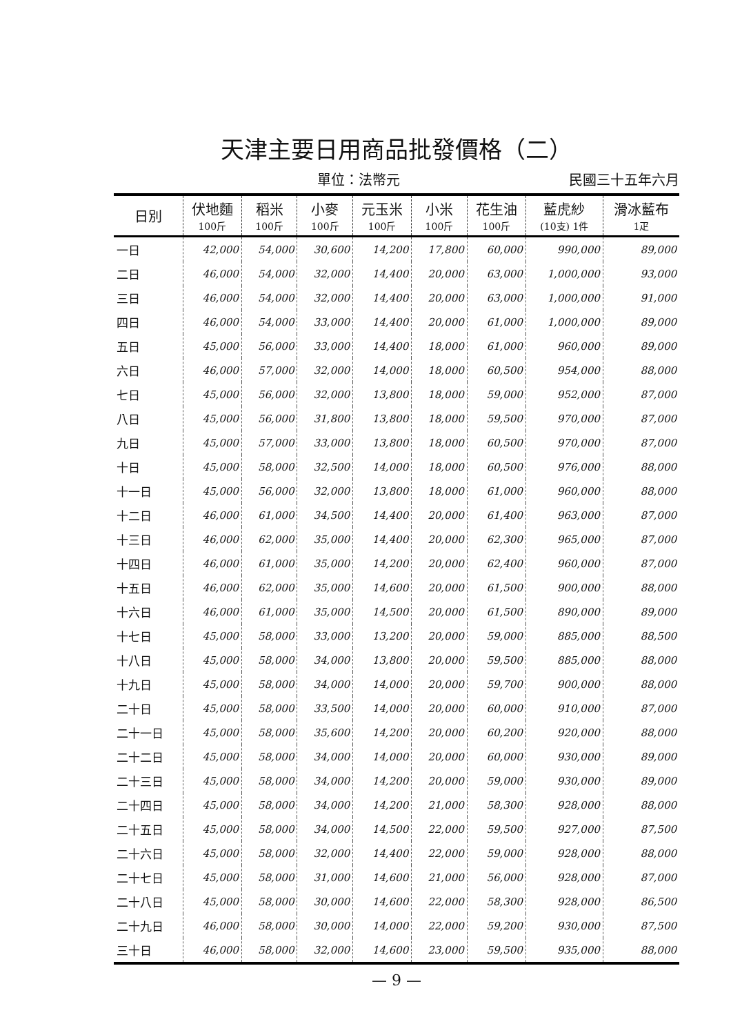天津主要日用商品批發價格（二）
單位：法幣元 民國三十五年六月
| 日別 | 伏地麵 100斤 | 稻米 100斤 | 小麥 100斤 | 元玉米 100斤 | 小米 100斤 | 花生油 100斤 | 藍虎紗 (10支) 1件 | 滑冰藍布 1疋 |
| --- | --- | --- | --- | --- | --- | --- | --- | --- |
| 一日 | 42,000 | 54,000 | 30,600 | 14,200 | 17,800 | 60,000 | 990,000 | 89,000 |
| 二日 | 46,000 | 54,000 | 32,000 | 14,400 | 20,000 | 63,000 | 1,000,000 | 93,000 |
| 三日 | 46,000 | 54,000 | 32,000 | 14,400 | 20,000 | 63,000 | 1,000,000 | 91,000 |
| 四日 | 46,000 | 54,000 | 33,000 | 14,400 | 20,000 | 61,000 | 1,000,000 | 89,000 |
| 五日 | 45,000 | 56,000 | 33,000 | 14,400 | 18,000 | 61,000 | 960,000 | 89,000 |
| 六日 | 46,000 | 57,000 | 32,000 | 14,000 | 18,000 | 60,500 | 954,000 | 88,000 |
| 七日 | 45,000 | 56,000 | 32,000 | 13,800 | 18,000 | 59,000 | 952,000 | 87,000 |
| 八日 | 45,000 | 56,000 | 31,800 | 13,800 | 18,000 | 59,500 | 970,000 | 87,000 |
| 九日 | 45,000 | 57,000 | 33,000 | 13,800 | 18,000 | 60,500 | 970,000 | 87,000 |
| 十日 | 45,000 | 58,000 | 32,500 | 14,000 | 18,000 | 60,500 | 976,000 | 88,000 |
| 十一日 | 45,000 | 56,000 | 32,000 | 13,800 | 18,000 | 61,000 | 960,000 | 88,000 |
| 十二日 | 46,000 | 61,000 | 34,500 | 14,400 | 20,000 | 61,400 | 963,000 | 87,000 |
| 十三日 | 46,000 | 62,000 | 35,000 | 14,400 | 20,000 | 62,300 | 965,000 | 87,000 |
| 十四日 | 46,000 | 61,000 | 35,000 | 14,200 | 20,000 | 62,400 | 960,000 | 87,000 |
| 十五日 | 46,000 | 62,000 | 35,000 | 14,600 | 20,000 | 61,500 | 900,000 | 88,000 |
| 十六日 | 46,000 | 61,000 | 35,000 | 14,500 | 20,000 | 61,500 | 890,000 | 89,000 |
| 十七日 | 45,000 | 58,000 | 33,000 | 13,200 | 20,000 | 59,000 | 885,000 | 88,500 |
| 十八日 | 45,000 | 58,000 | 34,000 | 13,800 | 20,000 | 59,500 | 885,000 | 88,000 |
| 十九日 | 45,000 | 58,000 | 34,000 | 14,000 | 20,000 | 59,700 | 900,000 | 88,000 |
| 二十日 | 45,000 | 58,000 | 33,500 | 14,000 | 20,000 | 60,000 | 910,000 | 87,000 |
| 二十一日 | 45,000 | 58,000 | 35,600 | 14,200 | 20,000 | 60,200 | 920,000 | 88,000 |
| 二十二日 | 45,000 | 58,000 | 34,000 | 14,000 | 20,000 | 60,000 | 930,000 | 89,000 |
| 二十三日 | 45,000 | 58,000 | 34,000 | 14,200 | 20,000 | 59,000 | 930,000 | 89,000 |
| 二十四日 | 45,000 | 58,000 | 34,000 | 14,200 | 21,000 | 58,300 | 928,000 | 88,000 |
| 二十五日 | 45,000 | 58,000 | 34,000 | 14,500 | 22,000 | 59,500 | 927,000 | 87,500 |
| 二十六日 | 45,000 | 58,000 | 32,000 | 14,400 | 22,000 | 59,000 | 928,000 | 88,000 |
| 二十七日 | 45,000 | 58,000 | 31,000 | 14,600 | 21,000 | 56,000 | 928,000 | 87,000 |
| 二十八日 | 45,000 | 58,000 | 30,000 | 14,600 | 22,000 | 58,300 | 928,000 | 86,500 |
| 二十九日 | 46,000 | 58,000 | 30,000 | 14,000 | 22,000 | 59,200 | 930,000 | 87,500 |
| 三十日 | 46,000 | 58,000 | 32,000 | 14,600 | 23,000 | 59,500 | 935,000 | 88,000 |
— 9 —